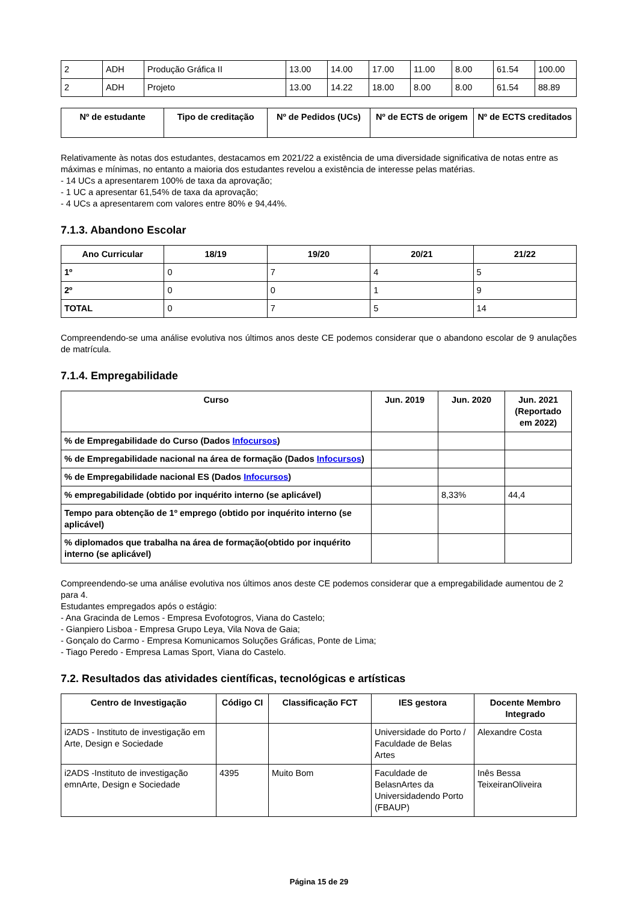| 2 | ADH | Produção Gráfica II | 13.00 | 14.00 | 17.00 | 11.00 | 8.00 | 61.54 | 100.00 |
| 2 | ADH | Projeto | 13.00 | 14.22 | 18.00 | 8.00 | 8.00 | 61.54 | 88.89 |
| Nº de estudante | Tipo de creditação | Nº de Pedidos (UCs) | Nº de ECTS de origem | Nº de ECTS creditados |
| --- | --- | --- | --- | --- |
Relativamente às notas dos estudantes, destacamos em 2021/22 a existência de uma diversidade significativa de notas entre as máximas e mínimas, no entanto a maioria dos estudantes revelou a existência de interesse pelas matérias.
- 14 UCs a apresentarem 100% de taxa da aprovação;
- 1 UC a apresentar 61,54% de taxa da aprovação;
- 4 UCs a apresentarem com valores entre 80% e 94,44%.
7.1.3. Abandono Escolar
| Ano Curricular | 18/19 | 19/20 | 20/21 | 21/22 |
| --- | --- | --- | --- | --- |
| 1º | 0 | 7 | 4 | 5 |
| 2º | 0 | 0 | 1 | 9 |
| TOTAL | 0 | 7 | 5 | 14 |
Compreendendo-se uma análise evolutiva nos últimos anos deste CE podemos considerar que o abandono escolar de 9 anulações de matrícula.
7.1.4. Empregabilidade
| Curso | Jun. 2019 | Jun. 2020 | Jun. 2021 (Reportado em 2022) |
| --- | --- | --- | --- |
| % de Empregabilidade do Curso (Dados Infocursos ) | | | |
| % de Empregabilidade nacional na área de formação (Dados Infocursos ) | | | |
| % de Empregabilidade nacional ES (Dados Infocursos ) | | | |
| % empregabilidade (obtido por inquérito interno (se aplicável) | | 8,33% | 44,4 |
| Tempo para obtenção de 1º emprego (obtido por inquérito interno (se aplicável) | | | |
| % diplomados que trabalha na área de formação(obtido por inquérito interno (se aplicável) | | | |
Compreendendo-se uma análise evolutiva nos últimos anos deste CE podemos considerar que a empregabilidade aumentou de 2 para 4.
Estudantes empregados após o estágio:
- Ana Gracinda de Lemos - Empresa Evofotogros, Viana do Castelo;
- Gianpiero Lisboa - Empresa Grupo Leya, Vila Nova de Gaia;
- Gonçalo do Carmo - Empresa Komunicamos Soluções Gráficas, Ponte de Lima;
- Tiago Peredo - Empresa Lamas Sport, Viana do Castelo.
7.2. Resultados das atividades científicas, tecnológicas e artísticas
| Centro de Investigação | Código CI | Classificação FCT | IES gestora | Docente Membro Integrado |
| --- | --- | --- | --- | --- |
| i2ADS - Instituto de investigação em Arte, Design e Sociedade | | | Universidade do Porto / Faculdade de Belas Artes | Alexandre Costa |
| i2ADS -Instituto de investigação emnArte, Design e Sociedade | 4395 | Muito Bom | Faculdade de BelasnArtes da Universidadendo Porto (FBAUP) | Inês Bessa TeixeiranOliveira |
Página 15 de 29